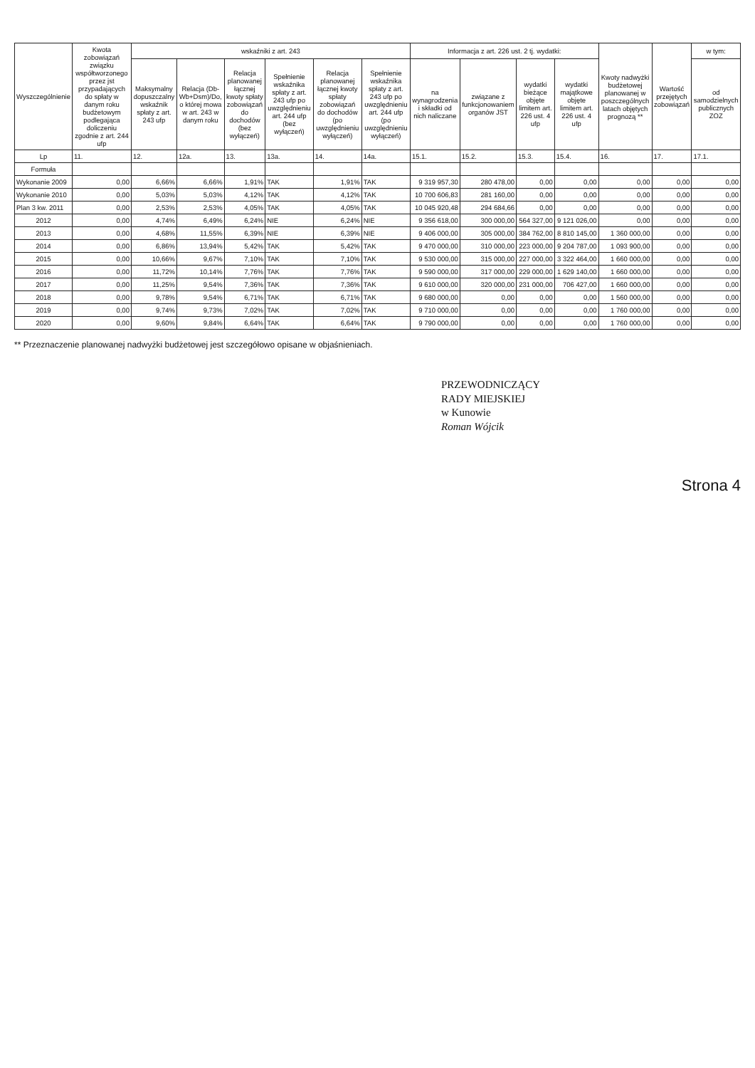| Wyszczególnienie | Kwota zobowiązań związku współtworzonego przez jst przypadających do spłaty w danym roku budżetowym podlegająca doliczeniu zgodnie z art. 244 ufp | wskaźniki z art. 243 | | | | | | Informacja z art. 226 ust. 2 tj. wydatki: | | | | Kwoty nadwyżki budżetowej planowanej w poszczególnych latach objętych prognozą ** | Wartość przejętych zobowiązań | w tym: |
| --- | --- | --- | --- | --- | --- | --- | --- | --- | --- | --- | --- | --- | --- | --- |
| | | Maksymalny dopuszczalny wskaźnik spłaty z art. 243 ufp | Relacja (Db-Wb+Dsm)/Do, o której mowa w art. 243 w danym roku | Relacja planowanej łącznej kwoty spłaty zobowiązań do dochodów (bez wyłączeń) | Spełnienie wskaźnika spłaty z art. 243 ufp po uwzględnieniu art. 244 ufp (bez wyłączeń) | Relacja planowanej łącznej kwoty spłaty zobowiązań do dochodów (po uwzględnieniu wyłączeń) | Spełnienie wskaźnika spłaty z art. 243 ufp po uwzględnieniu art. 244 ufp (po uwzględnieniu wyłączeń) | na wynagrodzenia i składki od nich naliczane | związane z funkcjonowaniem organów JST | wydatki bieżące objęte limitem art. 226 ust. 4 ufp | wydatki majątkowe objęte limitem art. 226 ust. 4 ufp | | | od samodzielnych publicznych ZOZ |
| Lp | 11. | 12. | 12a. | 13. | 13a. | 14. | 14a. | 15.1. | 15.2. | 15.3. | 15.4. | 16. | 17. | 17.1. |
| Formuła | | | | | | | | | | | | | | |
| Wykonanie 2009 | 0,00 | 6,66% | 6,66% | 1,91% | TAK | 1,91% | TAK | 9 319 957,30 | 280 478,00 | 0,00 | 0,00 | 0,00 | 0,00 | 0,00 |
| Wykonanie 2010 | 0,00 | 5,03% | 5,03% | 4,12% | TAK | 4,12% | TAK | 10 700 606,83 | 281 160,00 | 0,00 | 0,00 | 0,00 | 0,00 | 0,00 |
| Plan 3 kw. 2011 | 0,00 | 2,53% | 2,53% | 4,05% | TAK | 4,05% | TAK | 10 045 920,48 | 294 684,66 | 0,00 | 0,00 | 0,00 | 0,00 | 0,00 |
| 2012 | 0,00 | 4,74% | 6,49% | 6,24% | NIE | 6,24% | NIE | 9 356 618,00 | 300 000,00 | 564 327,00 | 9 121 026,00 | 0,00 | 0,00 | 0,00 |
| 2013 | 0,00 | 4,68% | 11,55% | 6,39% | NIE | 6,39% | NIE | 9 406 000,00 | 305 000,00 | 384 762,00 | 8 810 145,00 | 1 360 000,00 | 0,00 | 0,00 |
| 2014 | 0,00 | 6,86% | 13,94% | 5,42% | TAK | 5,42% | TAK | 9 470 000,00 | 310 000,00 | 223 000,00 | 9 204 787,00 | 1 093 900,00 | 0,00 | 0,00 |
| 2015 | 0,00 | 10,66% | 9,67% | 7,10% | TAK | 7,10% | TAK | 9 530 000,00 | 315 000,00 | 227 000,00 | 3 322 464,00 | 1 660 000,00 | 0,00 | 0,00 |
| 2016 | 0,00 | 11,72% | 10,14% | 7,76% | TAK | 7,76% | TAK | 9 590 000,00 | 317 000,00 | 229 000,00 | 1 629 140,00 | 1 660 000,00 | 0,00 | 0,00 |
| 2017 | 0,00 | 11,25% | 9,54% | 7,36% | TAK | 7,36% | TAK | 9 610 000,00 | 320 000,00 | 231 000,00 | 706 427,00 | 1 660 000,00 | 0,00 | 0,00 |
| 2018 | 0,00 | 9,78% | 9,54% | 6,71% | TAK | 6,71% | TAK | 9 680 000,00 | 0,00 | 0,00 | 0,00 | 1 560 000,00 | 0,00 | 0,00 |
| 2019 | 0,00 | 9,74% | 9,73% | 7,02% | TAK | 7,02% | TAK | 9 710 000,00 | 0,00 | 0,00 | 0,00 | 1 760 000,00 | 0,00 | 0,00 |
| 2020 | 0,00 | 9,60% | 9,84% | 6,64% | TAK | 6,64% | TAK | 9 790 000,00 | 0,00 | 0,00 | 0,00 | 1 760 000,00 | 0,00 | 0,00 |
** Przeznaczenie planowanej nadwyżki budżetowej jest szczegółowo opisane w objaśnieniach.
PRZEWODNICZĄCY
RADY MIEJSKIEJ
w Kunowie
Roman Wójcik
Strona 4